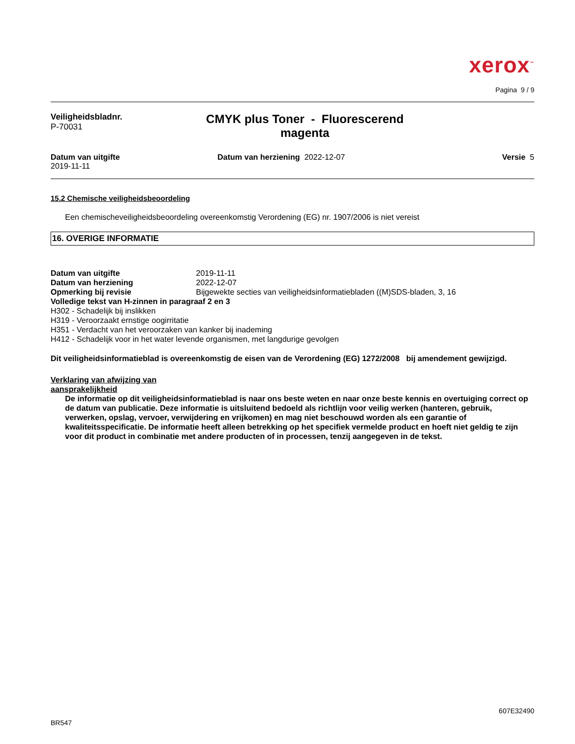xerox<sup>™</sup>
Pagina 9 / 9
Veiligheidsbladnr.
P-70031
CMYK plus Toner - Fluorescerend
magenta
Datum van uitgifte
2019-11-11
Datum van herziening 2022-12-07
Versie 5
15.2 Chemische veiligheidsbeoordeling
Een chemischeveiligheidsbeoordeling overeenkomstig Verordening (EG) nr. 1907/2006 is niet vereist
16. OVERIGE INFORMATIE
Datum van uitgifte 2019-11-11
Datum van herziening 2022-12-07
Opmerking bij revisie Bijgewekte secties van veiligheidsinformatiebladen ((M)SDS-bladen, 3, 16
Volledige tekst van H-zinnen in paragraaf 2 en 3
H302 - Schadelijk bij inslikken
H319 - Veroorzaakt ernstige oogirritatie
H351 - Verdacht van het veroorzaken van kanker bij inademing
H412 - Schadelijk voor in het water levende organismen, met langdurige gevolgen
Dit veiligheidsinformatieblad is overeenkomstig de eisen van de Verordening (EG) 1272/2008 bij amendement gewijzigd.
Verklaring van afwijzing van
aansprakelijkheid
De informatie op dit veiligheidsinformatieblad is naar ons beste weten en naar onze beste kennis en overtuiging correct op de datum van publicatie. Deze informatie is uitsluitend bedoeld als richtlijn voor veilig werken (hanteren, gebruik, verwerken, opslag, vervoer, verwijdering en vrijkomen) en mag niet beschouwd worden als een garantie of kwaliteitsspecificatie. De informatie heeft alleen betrekking op het specifiek vermelde product en hoeft niet geldig te zijn voor dit product in combinatie met andere producten of in processen, tenzij aangegeven in de tekst.
607E32490
BR547